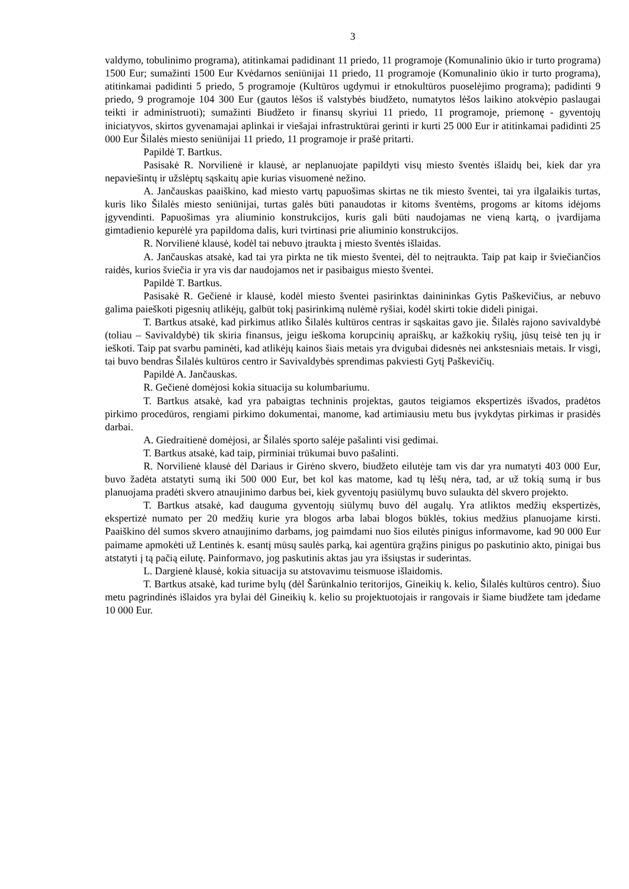3
valdymo, tobulinimo programa), atitinkamai padidinant 11 priedo, 11 programoje (Komunalinio ūkio ir turto programa) 1500 Eur; sumažinti 1500 Eur Kvėdarnos seniūnijai 11 priedo, 11 programoje (Komunalinio ūkio ir turto programa), atitinkamai padidinti 5 priedo, 5 programoje (Kultūros ugdymui ir etnokultūros puoselėjimo programa); padidinti 9 priedo, 9 programoje 104 300 Eur (gautos lėšos iš valstybės biudžeto, numatytos lėšos laikino atokvėpio paslaugai teikti ir administruoti); sumažinti Biudžeto ir finansų skyriui 11 priedo, 11 programoje, priemonę - gyventojų iniciatyvos, skirtos gyvenamajai aplinkai ir viešajai infrastruktūrai gerinti ir kurti 25 000 Eur ir atitinkamai padidinti 25 000 Eur Šilalės miesto seniūnijai 11 priedo, 11 programoje ir prašė pritarti.
Papildė T. Bartkus.
Pasisakė R. Norvilienė ir klausė, ar neplanuojate papildyti visų miesto šventės išlaidų bei, kiek dar yra nepaviešintų ir užslėptų sąskaitų apie kurias visuomenė nežino.
A. Jančauskas paaiškino, kad miesto vartų papuošimas skirtas ne tik miesto šventei, tai yra ilgalaikis turtas, kuris liko Šilalės miesto seniūnijai, turtas galės būti panaudotas ir kitoms šventėms, progoms ar kitoms idėjoms įgyvendinti. Papuošimas yra aliuminio konstrukcijos, kuris gali būti naudojamas ne vieną kartą, o įvardijama gimtadienio kepurėlė yra papildoma dalis, kuri tvirtinasi prie aliuminio konstrukcijos.
R. Norvilienė klausė, kodėl tai nebuvo įtraukta į miesto šventės išlaidas.
A. Jančauskas atsakė, kad tai yra pirkta ne tik miesto šventei, dėl to neįtraukta. Taip pat kaip ir šviečiančios raidės, kurios šviečia ir yra vis dar naudojamos net ir pasibaigus miesto šventei.
Papildė T. Bartkus.
Pasisakė R. Gečienė ir klausė, kodėl miesto šventei pasirinktas dainininkas Gytis Paškevičius, ar nebuvo galima paieškoti pigesnių atlikėjų, galbūt tokį pasirinkimą nulėmė ryšiai, kodėl skirti tokie dideli pinigai.
T. Bartkus atsakė, kad pirkimus atliko Šilalės kultūros centras ir sąskaitas gavo jie. Šilalės rajono savivaldybė (toliau – Savivaldybė) tik skiria finansus, jeigu ieškoma korupcinių apraiškų, ar kažkokių ryšių, jūsų teisė ten jų ir ieškoti. Taip pat svarbu paminėti, kad atlikėjų kainos šiais metais yra dvigubai didesnės nei ankstesniais metais. Ir visgi, tai buvo bendras Šilalės kultūros centro ir Savivaldybės sprendimas pakviesti Gytį Paškevičių.
Papildė A. Jančauskas.
R. Gečienė domėjosi kokia situacija su kolumbariumu.
T. Bartkus atsakė, kad yra pabaigtas techninis projektas, gautos teigiamos ekspertizės išvados, pradėtos pirkimo procedūros, rengiami pirkimo dokumentai, manome, kad artimiausiu metu bus įvykdytas pirkimas ir prasidės darbai.
A. Giedraitienė domėjosi, ar Šilalės sporto salėje pašalinti visi gedimai.
T. Bartkus atsakė, kad taip, pirminiai trūkumai buvo pašalinti.
R. Norvilienė klausė dėl Dariaus ir Girėno skvero, biudžeto eilutėje tam vis dar yra numatyti 403 000 Eur, buvo žadėta atstatyti sumą iki 500 000 Eur, bet kol kas matome, kad tų lėšų nėra, tad, ar už tokią sumą ir bus planuojama pradėti skvero atnaujinimo darbus bei, kiek gyventojų pasiūlymų buvo sulaukta dėl skvero projekto.
T. Bartkus atsakė, kad dauguma gyventojų siūlymų buvo dėl augalų. Yra atliktos medžių ekspertizės, ekspertizė numato per 20 medžių kurie yra blogos arba labai blogos būklės, tokius medžius planuojame kirsti. Paaiškino dėl sumos skvero atnaujinimo darbams, jog paimdami nuo šios eilutės pinigus informavome, kad 90 000 Eur paimame apmokėti už Lentinės k. esantį mūsų saulės parką, kai agentūra grąžins pinigus po paskutinio akto, pinigai bus atstatyti į tą pačią eilutę. Painformavo, jog paskutinis aktas jau yra išsiųstas ir suderintas.
L. Dargienė klausė, kokia situacija su atstovavimu teismuose išlaidomis.
T. Bartkus atsakė, kad turime bylų (dėl Šarūnkalnio teritorijos, Gineikių k. kelio, Šilalės kultūros centro). Šiuo metu pagrindinės išlaidos yra bylai dėl Gineikių k. kelio su projektuotojais ir rangovais ir šiame biudžete tam įdedame 10 000 Eur.